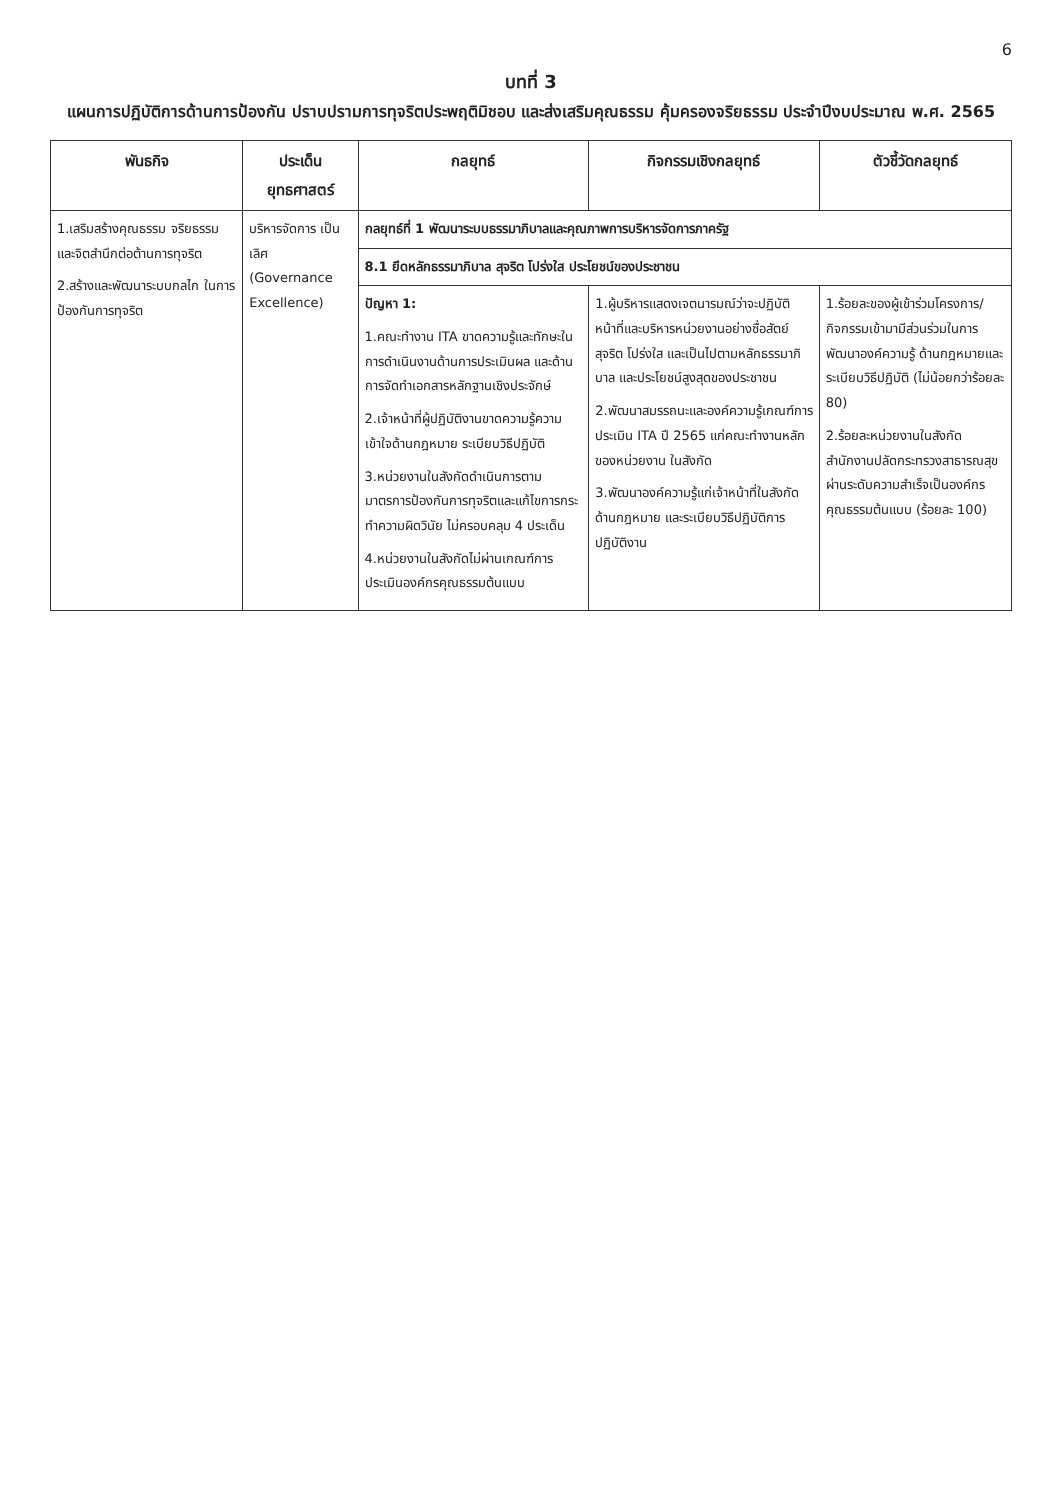6
บทที่ 3
แผนการปฏิบัติการด้านการป้องกัน ปราบปรามการทุจริตประพฤติมิชอบ และส่งเสริมคุณธรรม คุ้มครองจริยธรรม ประจำปีงบประมาณ พ.ศ. 2565
| พันธกิจ | ประเด็น ยุทธศาสตร์ | กลยุทธ์ | กิจกรรมเชิงกลยุทธ์ | ตัวชี้วัดกลยุทธ์ |
| --- | --- | --- | --- | --- |
| 1.เสริมสร้างคุณธรรม จริยธรรม และจิตสำนึกต่อต้านการทุจริต 2.สร้างและพัฒนาระบบกลไก ในการป้องกันการทุจริต | บริหารจัดการ เป็นเลิศ (Governance Excellence) | กลยุทธ์ที่ 1 พัฒนาระบบธรรมาภิบาลและคุณภาพการบริหารจัดการภาครัฐ | | |
| | | 8.1 ยึดหลักธรรมาภิบาล สุจริต โปร่งใส ประโยชน์ของประชาชน | | |
| | | ปัญหา 1: 1.คณะทำงาน ITA ขาดความรู้และทักษะในการดำเนินงานด้านการประเมินผล และด้านการจัดทำเอกสารหลักฐานเชิงประจักษ์ 2.เจ้าหน้าที่ผู้ปฏิบัติงานขาดความรู้ความเข้าใจด้านกฎหมาย ระเบียบวิธีปฏิบัติ 3.หน่วยงานในสังกัดดำเนินการตามมาตรการป้องกันการทุจริตและแก้ไขการกระทำความผิดวินัย ไม่ครอบคลุม 4 ประเด็น 4.หน่วยงานในสังกัดไม่ผ่านเกณฑ์การประเมินองค์กรคุณธรรมต้นแบบ | 1.ผู้บริหารแสดงเจตนารมณ์ว่าจะปฏิบัติหน้าที่และบริหารหน่วยงานอย่างซื่อสัตย์สุจริต โปร่งใส และเป็นไปตามหลักธรรมาภิบาล และประโยชน์สูงสุดของประชาชน 2.พัฒนาสมรรถนะและองค์ความรู้เกณฑ์การประเมิน ITA ปี 2565 แก่คณะทำงานหลักของหน่วยงาน ในสังกัด 3.พัฒนาองค์ความรู้แก่เจ้าหน้าที่ในสังกัด ด้านกฎหมาย และระเบียบวิธีปฏิบัติการปฏิบัติงาน | 1.ร้อยละของผู้เข้าร่วมโครงการ/กิจกรรมเข้ามามีส่วนร่วมในการพัฒนาองค์ความรู้ ด้านกฎหมายและระเบียบวิธีปฏิบัติ (ไม่น้อยกว่าร้อยละ 80) 2.ร้อยละหน่วยงานในสังกัดสำนักงานปลัดกระทรวงสาธารณสุข ผ่านระดับความสำเร็จเป็นองค์กรคุณธรรมต้นแบบ (ร้อยละ 100) |